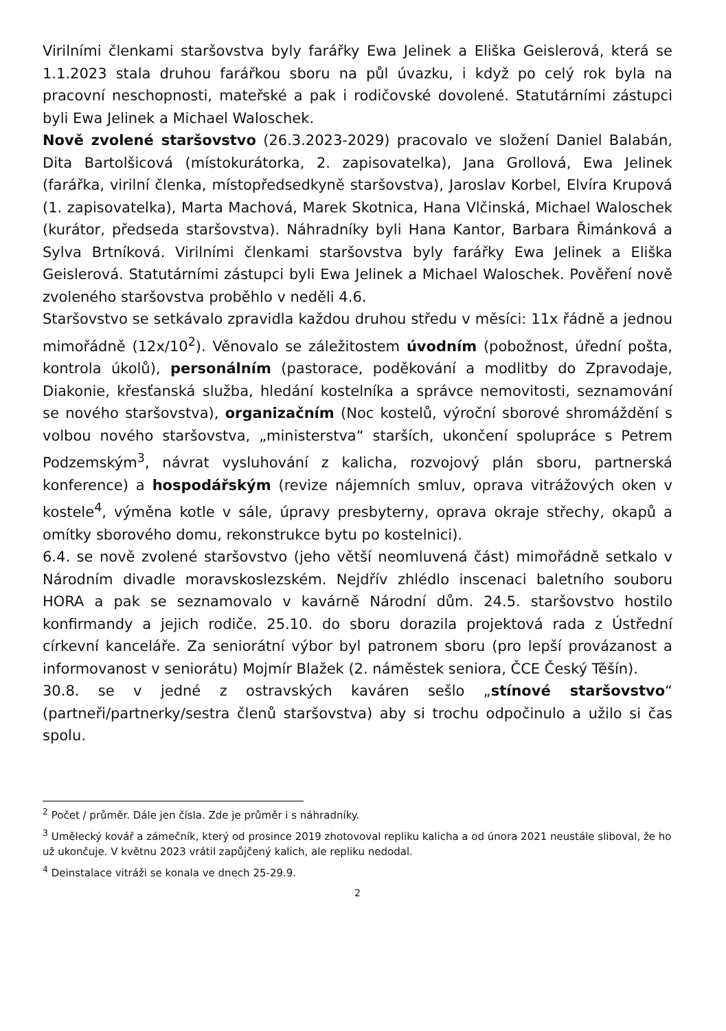Virilními členkami staršovstva byly farářky Ewa Jelinek a Eliška Geislerová, která se 1.1.2023 stala druhou farářkou sboru na půl úvazku, i když po celý rok byla na pracovní neschopnosti, mateřské a pak i rodičovské dovolené. Statutárními zástupci byli Ewa Jelinek a Michael Waloschek.
Nově zvolené staršovstvo (26.3.2023-2029) pracovalo ve složení Daniel Balabán, Dita Bartolšicová (místokurátorka, 2. zapisovatelka), Jana Grollová, Ewa Jelinek (farářka, virilní členka, místopředsedkyně staršovstva), Jaroslav Korbel, Elvíra Krupová (1. zapisovatelka), Marta Machová, Marek Skotnica, Hana Vlčinská, Michael Waloschek (kurátor, předseda staršovstva). Náhradníky byli Hana Kantor, Barbara Řimánková a Sylva Brtníková. Virilními členkami staršovstva byly farářky Ewa Jelinek a Eliška Geislerová. Statutárními zástupci byli Ewa Jelinek a Michael Waloschek. Pověření nově zvoleného staršovstva proběhlo v neděli 4.6.
Staršovstvo se setkávalo zpravidla každou druhou středu v měsíci: 11x řádně a jednou mimořádně (12x/10<sup>2</sup>). Věnovalo se záležitostem úvodním (pobožnost, úřední pošta, kontrola úkolů), personálním (pastorace, poděkování a modlitby do Zpravodaje, Diakonie, křesťanská služba, hledání kostelníka a správce nemovitosti, seznamování se nového staršovstva), organizačním (Noc kostelů, výroční sborové shromáždění s volbou nového staršovstva, „ministerstva“ starších, ukončení spolupráce s Petrem Podzemským<sup>3</sup>, návrat vysluhování z kalicha, rozvojový plán sboru, partnerská konference) a hospodářským (revize nájemních smluv, oprava vitrážových oken v kostele<sup>4</sup>, výměna kotle v sále, úpravy presbyterny, oprava okraje střechy, okapů a omítky sborového domu, rekonstrukce bytu po kostelnici).
6.4. se nově zvolené staršovstvo (jeho větší neomluvená část) mimořádně setkalo v Národním divadle moravskoslezském. Nejdřív zhlédlo inscenaci baletního souboru HORA a pak se seznamovalo v kavárně Národní dům. 24.5. staršovstvo hostilo konfirmandy a jejich rodiče. 25.10. do sboru dorazila projektová rada z Ústřední církevní kanceláře. Za seniorátní výbor byl patronem sboru (pro lepší provázanost a informovanost v seniorátu) Mojmír Blažek (2. náměstek seniora, ČCE Český Těšín).
30.8. se v jedné z ostravských kaváren sešlo „stínové staršovstvo“ (partneři/partnerky/sestra členů staršovstva) aby si trochu odpočinulo a užilo si čas spolu.
<sup>2</sup> Počet / průměr. Dále jen čísla. Zde je průměr i s náhradníky.
<sup>3</sup> Umělecký kovář a zámečník, který od prosince 2019 zhotovoval repliku kalicha a od února 2021 neustále sliboval, že ho už ukončuje. V květnu 2023 vrátil zapůjčený kalich, ale repliku nedodal.
<sup>4</sup> Deinstalace vitráži se konala ve dnech 25-29.9.
2